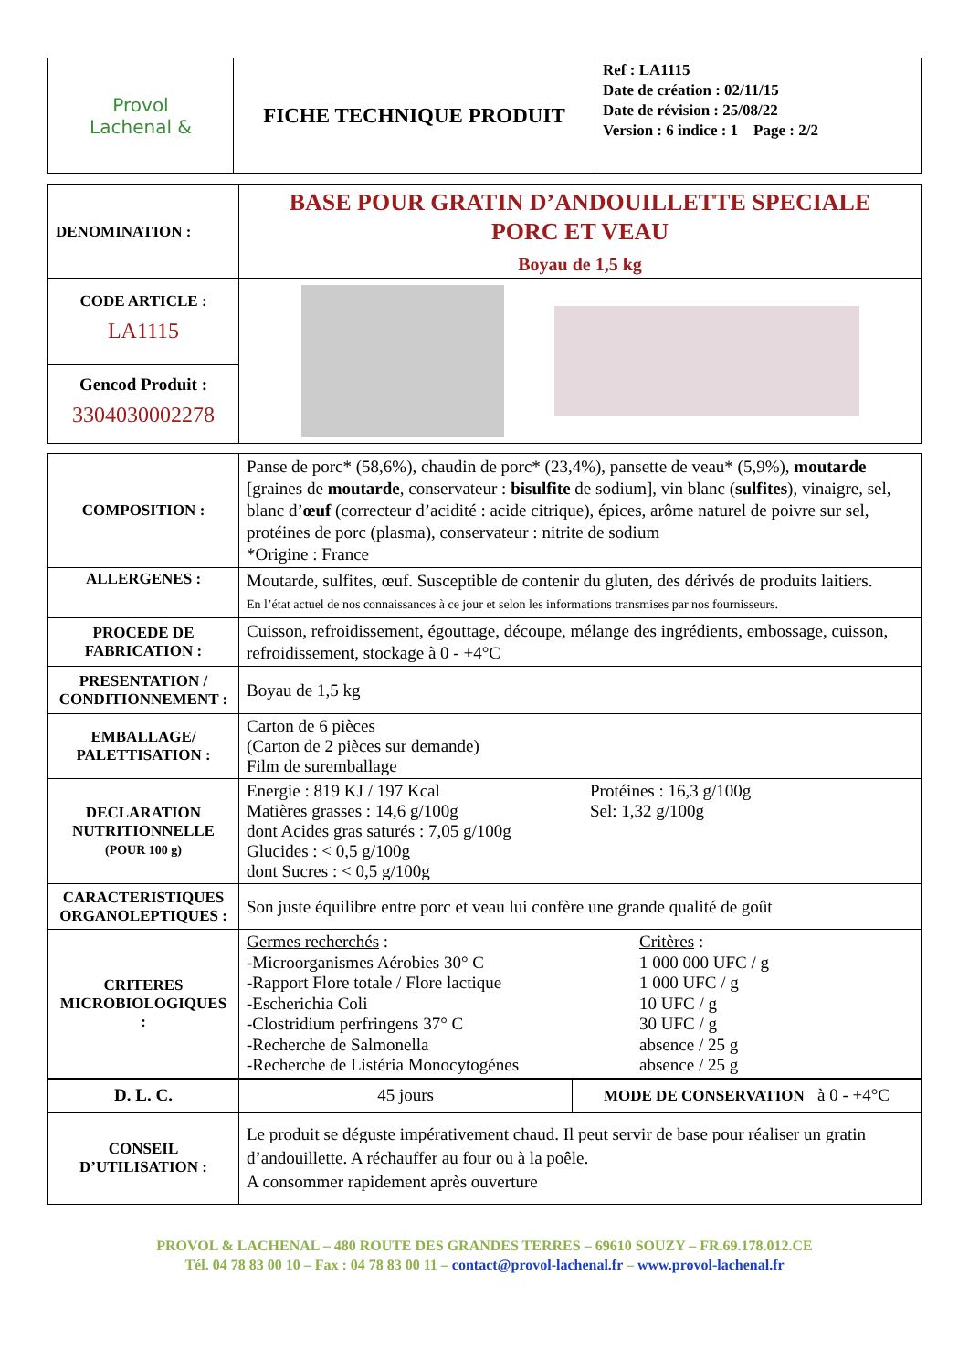| Provol Lachenal & | FICHE TECHNIQUE PRODUIT | Ref : LA1115 Date de création : 02/11/15 Date de révision : 25/08/22 Version : 6 indice : 1 Page : 2/2 |
| DENOMINATION : | BASE POUR GRATIN D’ANDOUILLETTE SPECIALE PORC ET VEAU Boyau de 1,5 kg |
| CODE ARTICLE : LA1115 | |
| Gencod Produit : 3304030002278 | |
| COMPOSITION : | Panse de porc* (58,6%), chaudin de porc* (23,4%), pansette de veau* (5,9%), moutarde [graines de moutarde , conservateur : bisulfite de sodium], vin blanc ( sulfites ), vinaigre, sel, blanc d’ œuf (correcteur d’acidité : acide citrique), épices, arôme naturel de poivre sur sel, protéines de porc (plasma), conservateur : nitrite de sodium *Origine : France |
| ALLERGENES : | Moutarde, sulfites, œuf. Susceptible de contenir du gluten, des dérivés de produits laitiers. En l’état actuel de nos connaissances à ce jour et selon les informations transmises par nos fournisseurs. |
| PROCEDE DE FABRICATION : | Cuisson, refroidissement, égouttage, découpe, mélange des ingrédients, embossage, cuisson, refroidissement, stockage à 0 - +4°C |
| PRESENTATION / CONDITIONNEMENT : | Boyau de 1,5 kg |
| EMBALLAGE/ PALETTISATION : | Carton de 6 pièces (Carton de 2 pièces sur demande) Film de suremballage |
| DECLARATION NUTRITIONNELLE (POUR 100 g) | Energie : 819 KJ / 197 Kcal Matières grasses : 14,6 g/100g dont Acides gras saturés : 7,05 g/100g Glucides : < 0,5 g/100g dont Sucres : < 0,5 g/100g Protéines : 16,3 g/100g Sel: 1,32 g/100g |
| CARACTERISTIQUES ORGANOLEPTIQUES : | Son juste équilibre entre porc et veau lui confère une grande qualité de goût |
| CRITERES MICROBIOLOGIQUES : | Germes recherchés : -Microorganismes Aérobies 30° C -Rapport Flore totale / Flore lactique -Escherichia Coli -Clostridium perfringens 37° C -Recherche de Salmonella -Recherche de Listéria Monocytogénes Critères : 1 000 000 UFC / g 1 000 UFC / g 10 UFC / g 30 UFC / g absence / 25 g absence / 25 g |
| D. L. C. | 45 jours | MODE DE CONSERVATION à 0 - +4°C |
| CONSEIL D’UTILISATION : | Le produit se déguste impérativement chaud. Il peut servir de base pour réaliser un gratin d’andouillette. A réchauffer au four ou à la poêle. A consommer rapidement après ouverture |
PROVOL & LACHENAL – 480 ROUTE DES GRANDES TERRES – 69610 SOUZY – FR.69.178.012.CE
Tél. 04 78 83 00 10 – Fax : 04 78 83 00 11 – contact@provol-lachenal.fr – www.provol-lachenal.fr